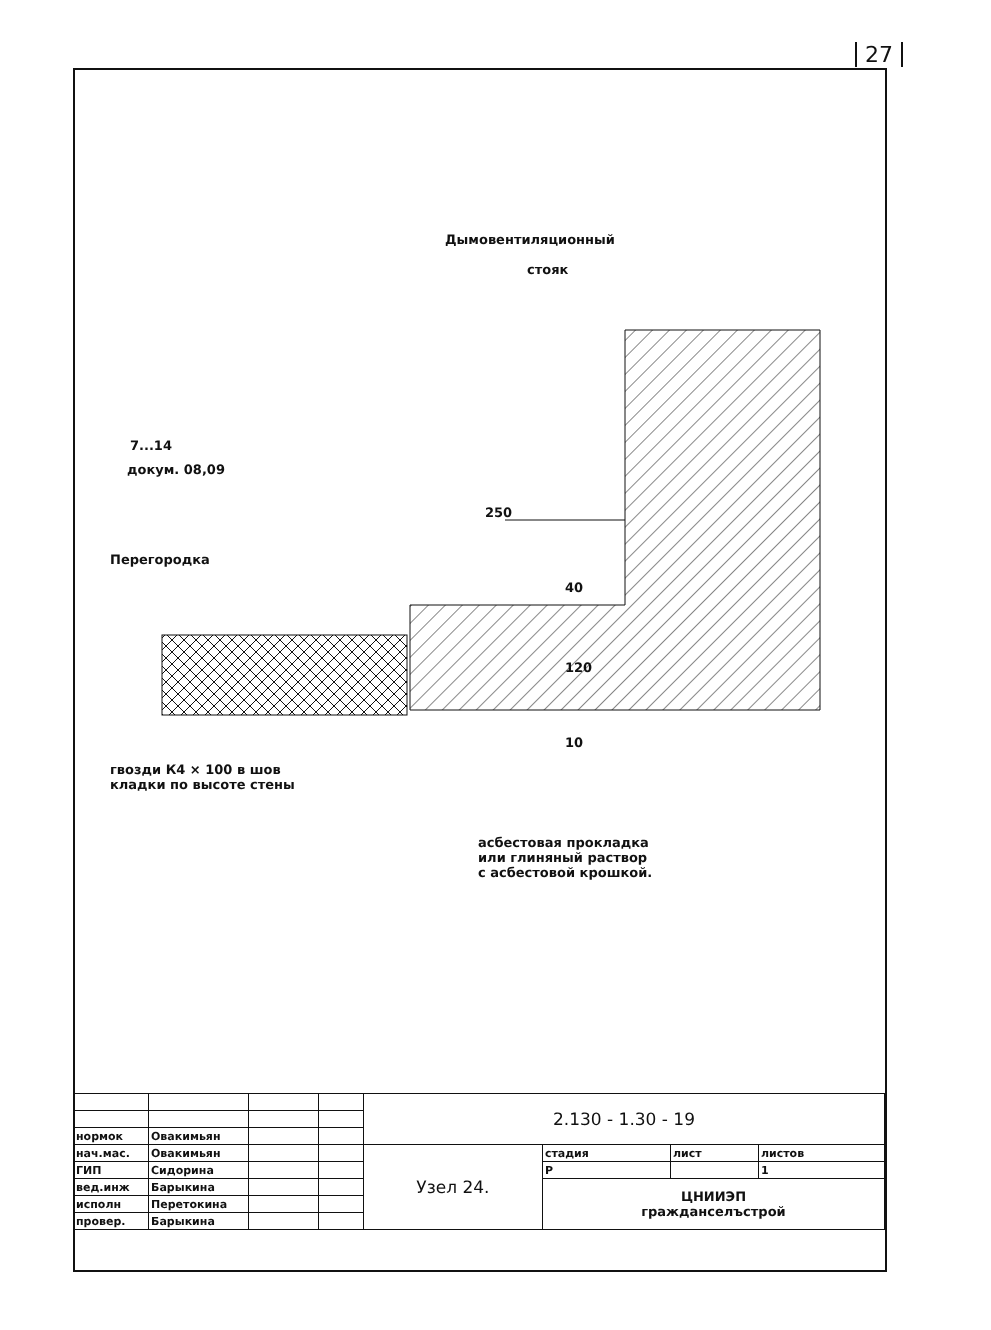27
Дымовентиляционный
стояк
7...14
докум. 08,09
250
Перегородка
40
120
10
гвозди К4 × 100 в шов
кладки по высоте стены
асбестовая прокладка
или глиняный раствор
с асбестовой крошкой.
| | | | | 2.130 - 1.30 - 19 | | | |
| нормок | Овакимьян | | | | | | |
| нач.мас. | Овакимьян | | | Узел 24. | стадия | лист | листов |
| ГИП | Сидорина | | | | Р | | 1 |
| вед.инж | Барыкина | | | | ЦНИИЭП гражданселъстрой | | |
| исполн | Перетокина | | | | | | |
| провер. | Барыкина | | | | | | |